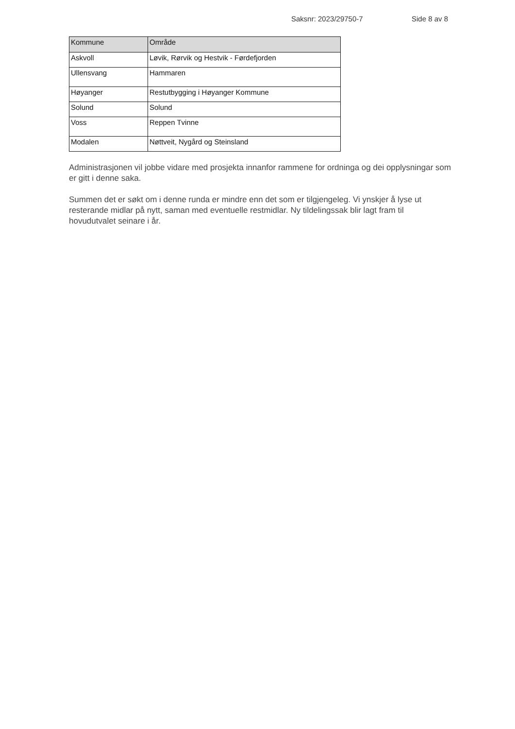Saksnr: 2023/29750-7 Side 8 av 8
| Kommune | Område |
| --- | --- |
| Askvoll | Løvik, Rørvik og Hestvik - Førdefjorden |
| Ullensvang | Hammaren |
| Høyanger | Restutbygging i Høyanger Kommune |
| Solund | Solund |
| Voss | Reppen Tvinne |
| Modalen | Nøttveit, Nygård og Steinsland |
Administrasjonen vil jobbe vidare med prosjekta innanfor rammene for ordninga og dei opplysningar som er gitt i denne saka.
Summen det er søkt om i denne runda er mindre enn det som er tilgjengeleg. Vi ynskjer å lyse ut resterande midlar på nytt, saman med eventuelle restmidlar. Ny tildelingssak blir lagt fram til hovudutvalet seinare i år.